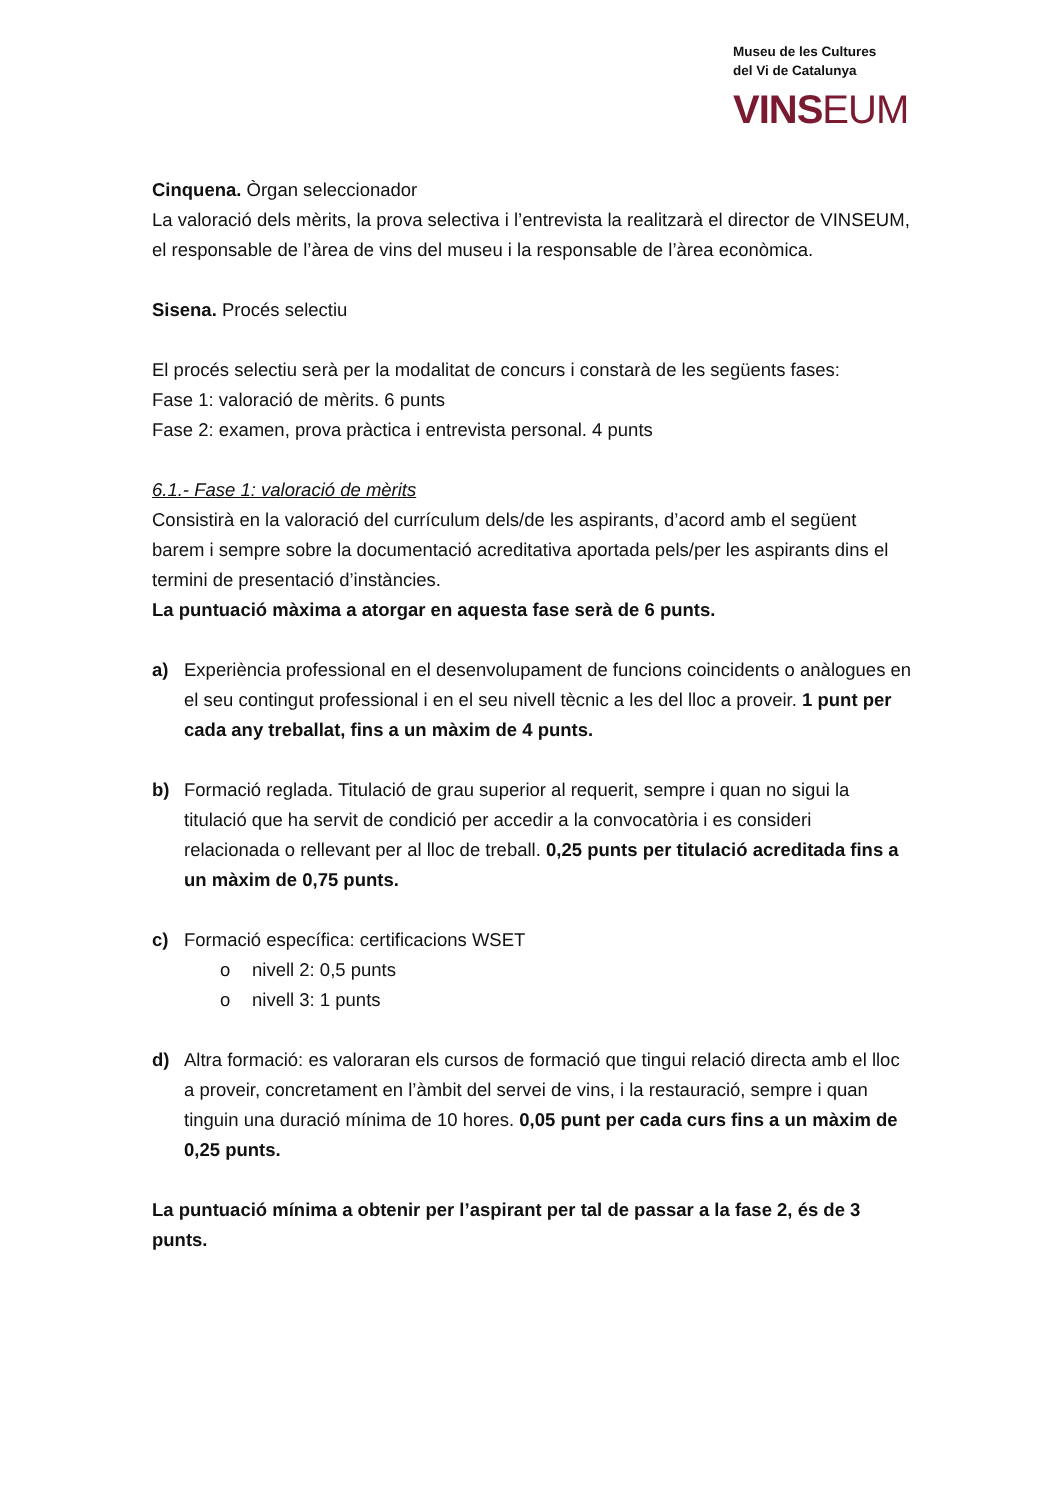Museu de les Cultures
del Vi de Catalunya
VINSEUM
Cinquena. Òrgan seleccionador
La valoració dels mèrits, la prova selectiva i l’entrevista la realitzarà el director de VINSEUM, el responsable de l’àrea de vins del museu i la responsable de l’àrea econòmica.
Sisena. Procés selectiu
El procés selectiu serà per la modalitat de concurs i constarà de les següents fases:
Fase 1: valoració de mèrits. 6 punts
Fase 2: examen, prova pràctica i entrevista personal. 4 punts
6.1.- Fase 1: valoració de mèrits
Consistirà en la valoració del currículum dels/de les aspirants, d’acord amb el següent barem i sempre sobre la documentació acreditativa aportada pels/per les aspirants dins el termini de presentació d’instàncies.
La puntuació màxima a atorgar en aquesta fase serà de 6 punts.
a) Experiència professional en el desenvolupament de funcions coincidents o anàlogues en el seu contingut professional i en el seu nivell tècnic a les del lloc a proveir. 1 punt per cada any treballat, fins a un màxim de 4 punts.
b) Formació reglada. Titulació de grau superior al requerit, sempre i quan no sigui la titulació que ha servit de condició per accedir a la convocatòria i es consideri relacionada o rellevant per al lloc de treball. 0,25 punts per titulació acreditada fins a un màxim de 0,75 punts.
c) Formació específica: certificacions WSET
o nivell 2: 0,5 punts
o nivell 3: 1 punts
d) Altra formació: es valoraran els cursos de formació que tingui relació directa amb el lloc a proveir, concretament en l’àmbit del servei de vins, i la restauració, sempre i quan tinguin una duració mínima de 10 hores. 0,05 punt per cada curs fins a un màxim de 0,25 punts.
La puntuació mínima a obtenir per l’aspirant per tal de passar a la fase 2, és de 3 punts.